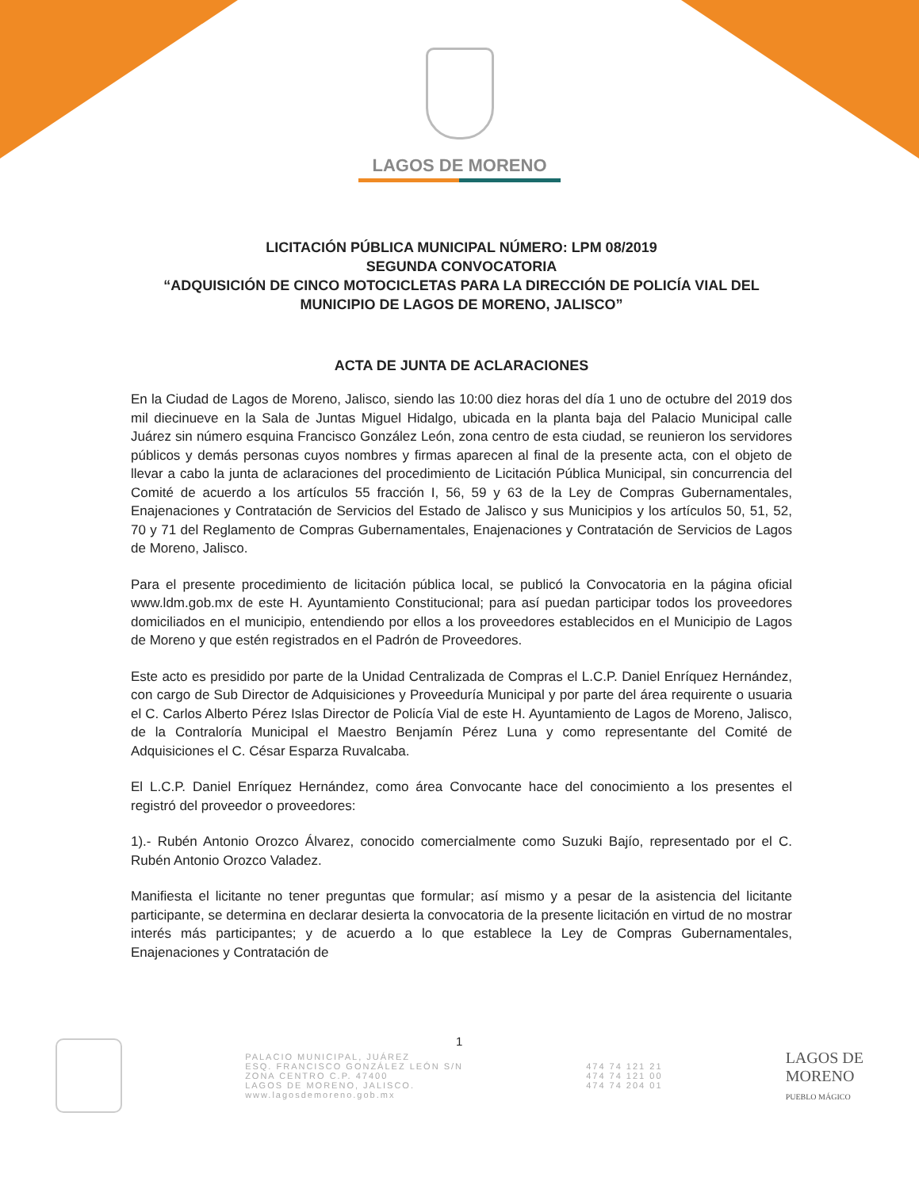LAGOS DE MORENO
LICITACIÓN PÚBLICA MUNICIPAL NÚMERO: LPM 08/2019
SEGUNDA CONVOCATORIA
“ADQUISICIÓN DE CINCO MOTOCICLETAS PARA LA DIRECCIÓN DE POLICÍA VIAL DEL MUNICIPIO DE LAGOS DE MORENO, JALISCO”
ACTA DE JUNTA DE ACLARACIONES
En la Ciudad de Lagos de Moreno, Jalisco, siendo las 10:00 diez horas del día 1 uno de octubre del 2019 dos mil diecinueve en la Sala de Juntas Miguel Hidalgo, ubicada en la planta baja del Palacio Municipal calle Juárez sin número esquina Francisco González León, zona centro de esta ciudad, se reunieron los servidores públicos y demás personas cuyos nombres y firmas aparecen al final de la presente acta, con el objeto de llevar a cabo la junta de aclaraciones del procedimiento de Licitación Pública Municipal, sin concurrencia del Comité de acuerdo a los artículos 55 fracción I, 56, 59 y 63 de la Ley de Compras Gubernamentales, Enajenaciones y Contratación de Servicios del Estado de Jalisco y sus Municipios y los artículos 50, 51, 52, 70 y 71 del Reglamento de Compras Gubernamentales, Enajenaciones y Contratación de Servicios de Lagos de Moreno, Jalisco.
Para el presente procedimiento de licitación pública local, se publicó la Convocatoria en la página oficial www.ldm.gob.mx de este H. Ayuntamiento Constitucional; para así puedan participar todos los proveedores domiciliados en el municipio, entendiendo por ellos a los proveedores establecidos en el Municipio de Lagos de Moreno y que estén registrados en el Padrón de Proveedores.
Este acto es presidido por parte de la Unidad Centralizada de Compras el L.C.P. Daniel Enríquez Hernández, con cargo de Sub Director de Adquisiciones y Proveeduría Municipal y por parte del área requirente o usuaria el C. Carlos Alberto Pérez Islas Director de Policía Vial de este H. Ayuntamiento de Lagos de Moreno, Jalisco, de la Contraloría Municipal el Maestro Benjamín Pérez Luna y como representante del Comité de Adquisiciones el C. César Esparza Ruvalcaba.
El L.C.P. Daniel Enríquez Hernández, como área Convocante hace del conocimiento a los presentes el registró del proveedor o proveedores:
1).- Rubén Antonio Orozco Álvarez, conocido comercialmente como Suzuki Bajío, representado por el C. Rubén Antonio Orozco Valadez.
Manifiesta el licitante no tener preguntas que formular; así mismo y a pesar de la asistencia del licitante participante, se determina en declarar desierta la convocatoria de la presente licitación en virtud de no mostrar interés más participantes; y de acuerdo a lo que establece la Ley de Compras Gubernamentales, Enajenaciones y Contratación de
1
PALACIO MUNICIPAL, JUÁREZ
ESQ. FRANCISCO GONZÁLEZ LEÓN S/N
ZONA CENTRO C.P. 47400
LAGOS DE MORENO, JALISCO.
www.lagosdemoreno.gob.mx
474 74 121 21
474 74 121 00
474 74 204 01
LAGOS DE
MORENO
PUEBLO MÁGICO